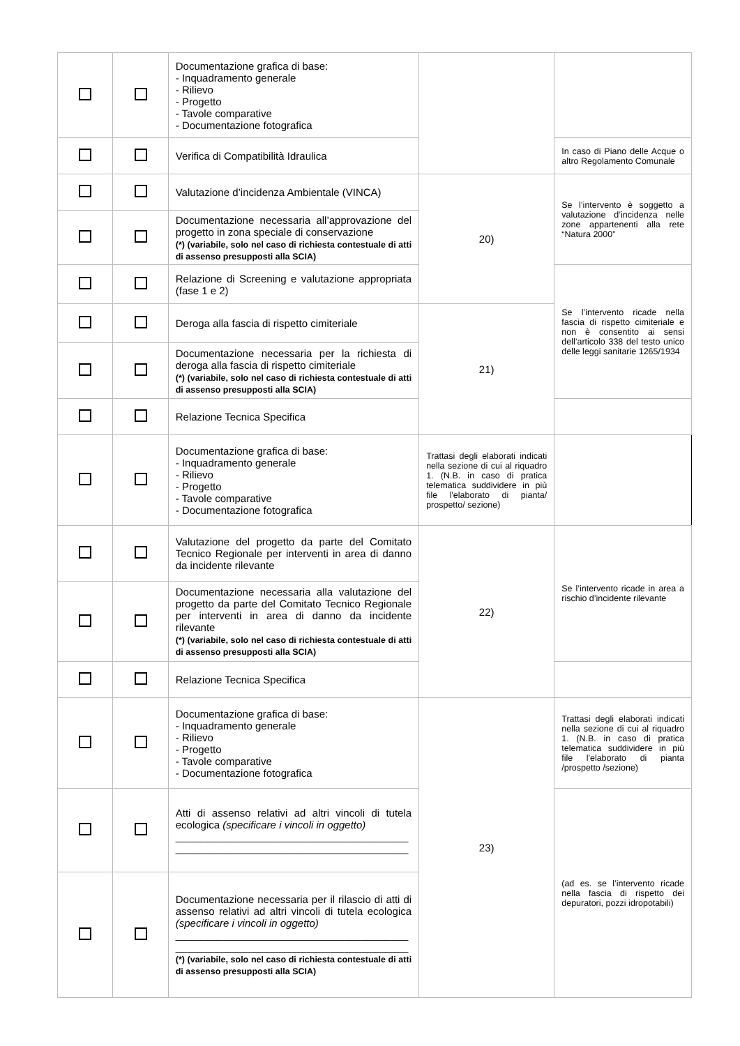| | | Documentazione grafica di base: - Inquadramento generale - Rilievo - Progetto - Tavole comparative - Documentazione fotografica | | |
| | | Verifica di Compatibilità Idraulica | | In caso di Piano delle Acque o altro Regolamento Comunale |
| | | Valutazione d’incidenza Ambientale (VINCA) | 20) | Se l’intervento è soggetto a valutazione d’incidenza nelle zone appartenenti alla rete “Natura 2000” |
| | | Documentazione necessaria all’approvazione del progetto in zona speciale di conservazione (*) (variabile, solo nel caso di richiesta contestuale di atti di assenso presupposti alla SCIA) | | |
| | | Relazione di Screening e valutazione appropriata (fase 1 e 2) | | Se l’intervento ricade nella fascia di rispetto cimiteriale e non è consentito ai sensi dell’articolo 338 del testo unico delle leggi sanitarie 1265/1934 |
| | | Deroga alla fascia di rispetto cimiteriale | 21) | |
| | | Documentazione necessaria per la richiesta di deroga alla fascia di rispetto cimiteriale (*) (variabile, solo nel caso di richiesta contestuale di atti di assenso presupposti alla SCIA) | | |
| | | Relazione Tecnica Specifica | | |
| | | Documentazione grafica di base: - Inquadramento generale - Rilievo - Progetto - Tavole comparative - Documentazione fotografica | Trattasi degli elaborati indicati nella sezione di cui al riquadro 1. (N.B. in caso di pratica telematica suddividere in più file l'elaborato di pianta/ prospetto/ sezione) | |
| | | Valutazione del progetto da parte del Comitato Tecnico Regionale per interventi in area di danno da incidente rilevante | 22) | Se l’intervento ricade in area a rischio d’incidente rilevante |
| | | Documentazione necessaria alla valutazione del progetto da parte del Comitato Tecnico Regionale per interventi in area di danno da incidente rilevante (*) (variabile, solo nel caso di richiesta contestuale di atti di assenso presupposti alla SCIA) | | |
| | | Relazione Tecnica Specifica | | |
| | | Documentazione grafica di base: - Inquadramento generale - Rilievo - Progetto - Tavole comparative - Documentazione fotografica | 23) | Trattasi degli elaborati indicati nella sezione di cui al riquadro 1. (N.B. in caso di pratica telematica suddividere in più file l'elaborato di pianta /prospetto /sezione) |
| | | Atti di assenso relativi ad altri vincoli di tutela ecologica (specificare i vincoli in oggetto) ________________________________________ ________________________________________ | | (ad es. se l’intervento ricade nella fascia di rispetto dei depuratori, pozzi idropotabili) |
| | | Documentazione necessaria per il rilascio di atti di assenso relativi ad altri vincoli di tutela ecologica (specificare i vincoli in oggetto) ________________________________________ ________________________________________ (*) (variabile, solo nel caso di richiesta contestuale di atti di assenso presupposti alla SCIA) | | |